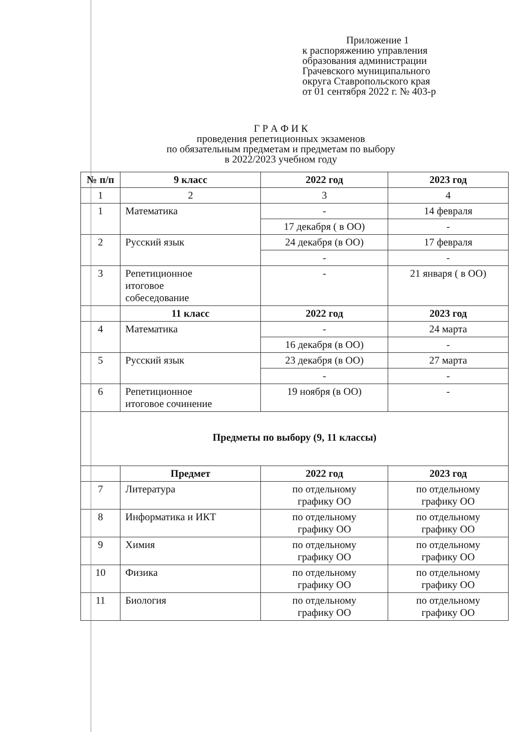Приложение 1
к распоряжению управления
образования администрации
Грачевского муниципального
округа Ставропольского края
от 01 сентября 2022 г. № 403-р
Г Р А Ф И К
проведения репетиционных экзаменов
по обязательным предметам и предметам по выбору
в 2022/2023 учебном году
| № п/п | 9 класс | 2022 год | 2023 год |
| --- | --- | --- | --- |
| 1 | 2 | 3 | 4 |
| 1 | Математика | - | 14 февраля |
| | | 17 декабря ( в ОО) | - |
| 2 | Русский язык | 24 декабря (в ОО) | 17 февраля |
| | | - | - |
| 3 | Репетиционное итоговое собеседование | - | 21 января ( в ОО) |
| | 11 класс | 2022 год | 2023 год |
| 4 | Математика | - | 24 марта |
| | | 16 декабря (в ОО) | - |
| 5 | Русский язык | 23 декабря (в ОО) | 27 марта |
| | | - | - |
| 6 | Репетиционное итоговое сочинение | 19 ноября (в ОО) | - |
| Предметы по выбору (9, 11 классы) | | | |
| | Предмет | 2022 год | 2023 год |
| 7 | Литература | по отдельному графику ОО | по отдельному графику ОО |
| 8 | Информатика и ИКТ | по отдельному графику ОО | по отдельному графику ОО |
| 9 | Химия | по отдельному графику ОО | по отдельному графику ОО |
| 10 | Физика | по отдельному графику ОО | по отдельному графику ОО |
| 11 | Биология | по отдельному графику ОО | по отдельному графику ОО |